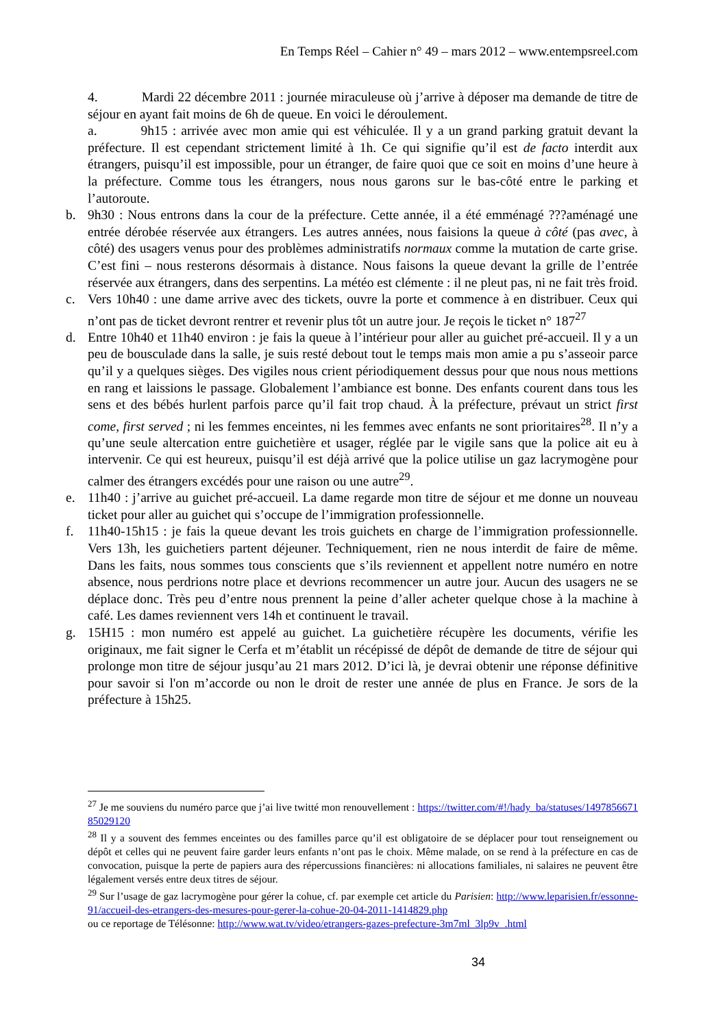En Temps Réel – Cahier n° 49 – mars 2012 – www.entempsreel.com
4. Mardi 22 décembre 2011 : journée miraculeuse où j’arrive à déposer ma demande de titre de séjour en ayant fait moins de 6h de queue. En voici le déroulement.
a. 9h15 : arrivée avec mon amie qui est véhiculée. Il y a un grand parking gratuit devant la préfecture. Il est cependant strictement limité à 1h. Ce qui signifie qu’il est de facto interdit aux étrangers, puisqu’il est impossible, pour un étranger, de faire quoi que ce soit en moins d’une heure à la préfecture. Comme tous les étrangers, nous nous garons sur le bas-côté entre le parking et l’autoroute.
b. 9h30 : Nous entrons dans la cour de la préfecture. Cette année, il a été emménagé ???aménagé une entrée dérobée réservée aux étrangers. Les autres années, nous faisions la queue à côté (pas avec, à côté) des usagers venus pour des problèmes administratifs normaux comme la mutation de carte grise. C’est fini – nous resterons désormais à distance. Nous faisons la queue devant la grille de l’entrée réservée aux étrangers, dans des serpentins. La météo est clémente : il ne pleut pas, ni ne fait très froid.
c. Vers 10h40 : une dame arrive avec des tickets, ouvre la porte et commence à en distribuer. Ceux qui n’ont pas de ticket devront rentrer et revenir plus tôt un autre jour. Je reçois le ticket n° 187<sup>27</sup>
d. Entre 10h40 et 11h40 environ : je fais la queue à l’intérieur pour aller au guichet pré-accueil. Il y a un peu de bousculade dans la salle, je suis resté debout tout le temps mais mon amie a pu s’asseoir parce qu’il y a quelques sièges. Des vigiles nous crient périodiquement dessus pour que nous nous mettions en rang et laissions le passage. Globalement l’ambiance est bonne. Des enfants courent dans tous les sens et des bébés hurlent parfois parce qu’il fait trop chaud. À la préfecture, prévaut un strict first come, first served ; ni les femmes enceintes, ni les femmes avec enfants ne sont prioritaires<sup>28</sup>. Il n’y a qu’une seule altercation entre guichetière et usager, réglée par le vigile sans que la police ait eu à intervenir. Ce qui est heureux, puisqu’il est déjà arrivé que la police utilise un gaz lacrymogène pour calmer des étrangers excédés pour une raison ou une autre<sup>29</sup>.
e. 11h40 : j’arrive au guichet pré-accueil. La dame regarde mon titre de séjour et me donne un nouveau ticket pour aller au guichet qui s’occupe de l’immigration professionnelle.
f. 11h40-15h15 : je fais la queue devant les trois guichets en charge de l’immigration professionnelle. Vers 13h, les guichetiers partent déjeuner. Techniquement, rien ne nous interdit de faire de même. Dans les faits, nous sommes tous conscients que s’ils reviennent et appellent notre numéro en notre absence, nous perdrions notre place et devrions recommencer un autre jour. Aucun des usagers ne se déplace donc. Très peu d’entre nous prennent la peine d’aller acheter quelque chose à la machine à café. Les dames reviennent vers 14h et continuent le travail.
g. 15H15 : mon numéro est appelé au guichet. La guichetière récupère les documents, vérifie les originaux, me fait signer le Cerfa et m’établit un récépissé de dépôt de demande de titre de séjour qui prolonge mon titre de séjour jusqu’au 21 mars 2012. D’ici là, je devrai obtenir une réponse définitive pour savoir si l'on m’accorde ou non le droit de rester une année de plus en France. Je sors de la préfecture à 15h25.
<sup>27</sup> Je me souviens du numéro parce que j’ai live twitté mon renouvellement : https://twitter.com/#!/hady_ba/statuses/149785667185029120
<sup>28</sup> Il y a souvent des femmes enceintes ou des familles parce qu’il est obligatoire de se déplacer pour tout renseignement ou dépôt et celles qui ne peuvent faire garder leurs enfants n’ont pas le choix. Même malade, on se rend à la préfecture en cas de convocation, puisque la perte de papiers aura des répercussions financières: ni allocations familiales, ni salaires ne peuvent être légalement versés entre deux titres de séjour.
<sup>29</sup> Sur l’usage de gaz lacrymogène pour gérer la cohue, cf. par exemple cet article du Parisien: http://www.leparisien.fr/essonne-91/accueil-des-etrangers-des-mesures-pour-gerer-la-cohue-20-04-2011-1414829.php
ou ce reportage de Télésonne: http://www.wat.tv/video/etrangers-gazes-prefecture-3m7ml_3lp9v_.html
34